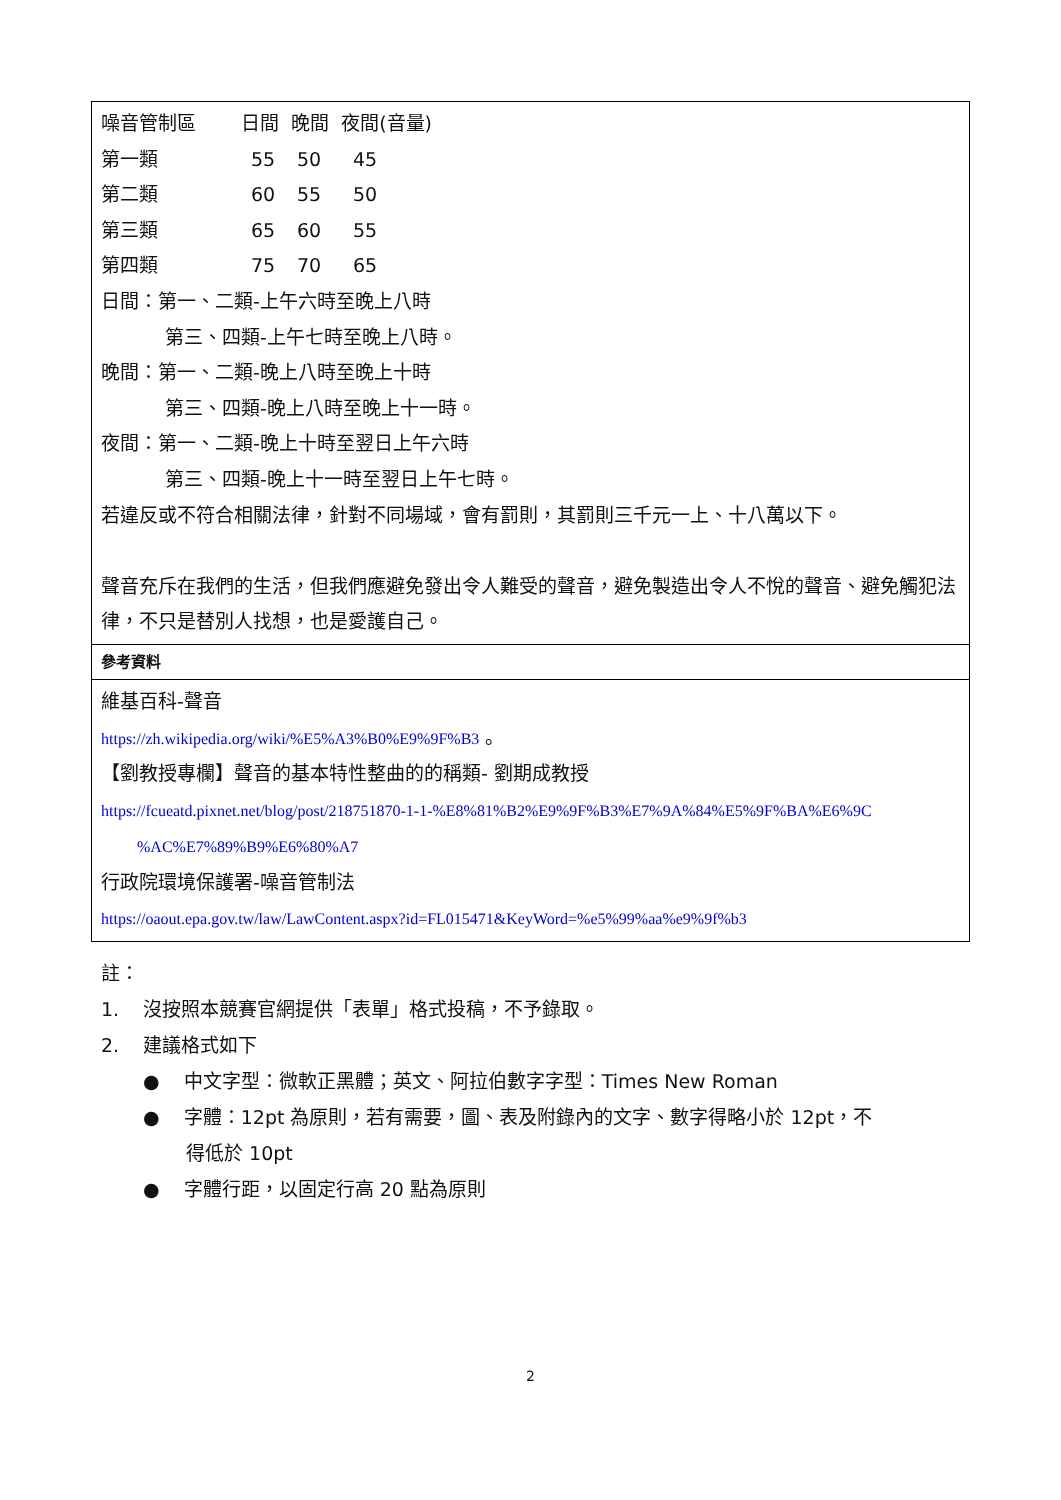噪音管制區 日間 晚間 夜間(音量)
第一類 55 50 45
第二類 60 55 50
第三類 65 60 55
第四類 75 70 65
日間：第一、二類-上午六時至晚上八時
第三、四類-上午七時至晚上八時。
晚間：第一、二類-晚上八時至晚上十時
第三、四類-晚上八時至晚上十一時。
夜間：第一、二類-晚上十時至翌日上午六時
第三、四類-晚上十一時至翌日上午七時。
若違反或不符合相關法律，針對不同場域，會有罰則，其罰則三千元一上、十八萬以下。
聲音充斥在我們的生活，但我們應避免發出令人難受的聲音，避免製造出令人不悅的聲音、避免觸犯法律，不只是替別人找想，也是愛護自己。
參考資料
維基百科-聲音
https://zh.wikipedia.org/wiki/%E5%A3%B0%E9%9F%B3 。
【劉教授專欄】聲音的基本特性整曲的的稱類- 劉期成教授
https://fcueatd.pixnet.net/blog/post/218751870-1-1-%E8%81%B2%E9%9F%B3%E7%9A%84%E5%9F%BA%E6%9C
%AC%E7%89%B9%E6%80%A7
行政院環境保護署-噪音管制法
https://oaout.epa.gov.tw/law/LawContent.aspx?id=FL015471&KeyWord=%e5%99%aa%e9%9f%b3
註：
1. 沒按照本競賽官網提供「表單」格式投稿，不予錄取。
2. 建議格式如下
● 中文字型：微軟正黑體；英文、阿拉伯數字字型：Times New Roman
● 字體：12pt 為原則，若有需要，圖、表及附錄內的文字、數字得略小於 12pt，不
得低於 10pt
● 字體行距，以固定行高 20 點為原則
2